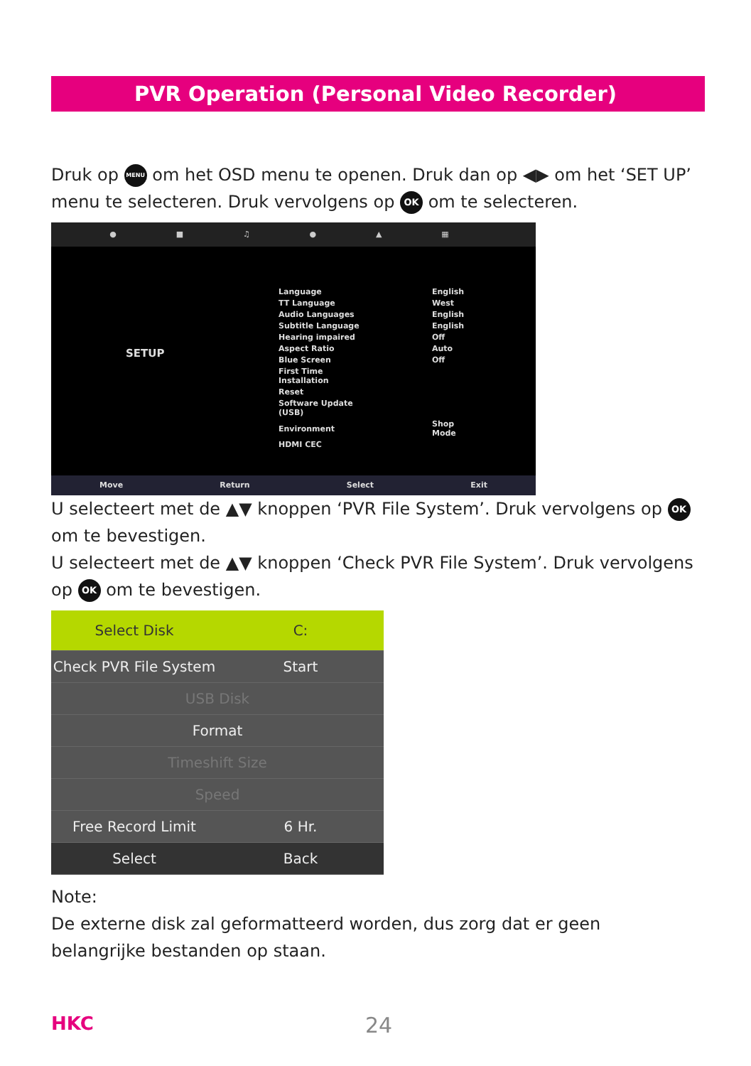PVR Operation (Personal Video Recorder)
Druk op MENU om het OSD menu te openen. Druk dan op ◀▶ om het ‘SET UP’ menu te selecteren. Druk vervolgens op OK om te selecteren.
● ■ ♫ ● ▲ ▦
SETUP
| Language | English |
| TT Language | West |
| Audio Languages | English |
| Subtitle Language | English |
| Hearing impaired | Off |
| Aspect Ratio | Auto |
| Blue Screen | Off |
| First Time Installation | |
| Reset | |
| Software Update (USB) | |
| Environment | Shop Mode |
| HDMI CEC | |
Move Return Select Exit
U selecteert met de ▲▼ knoppen ‘PVR File System’. Druk vervolgens op OK om te bevestigen.
U selecteert met de ▲▼ knoppen ‘Check PVR File System’. Druk vervolgens op OK om te bevestigen.
Select Disk C:
Check PVR File System Start
USB Disk
Format
Timeshift Size
Speed
Free Record Limit 6 Hr.
Select Back
Note:
De externe disk zal geformatteerd worden, dus zorg dat er geen belangrijke bestanden op staan.
HKC 24